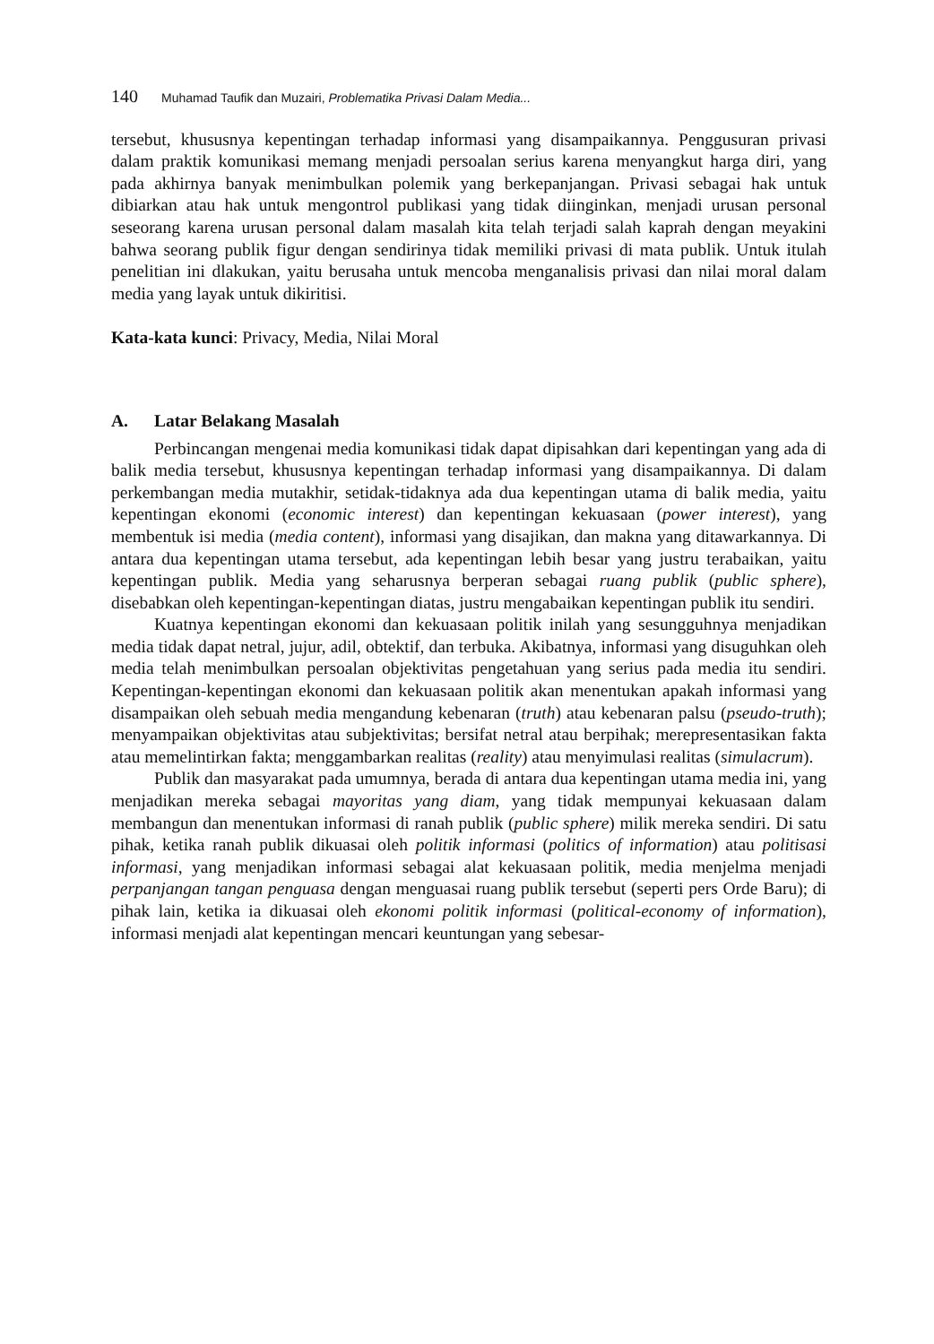140 Muhamad Taufik dan Muzairi, Problematika Privasi Dalam Media...
tersebut, khususnya kepentingan terhadap informasi yang disampaikannya. Penggusuran privasi dalam praktik komunikasi memang menjadi persoalan serius karena menyangkut harga diri, yang pada akhirnya banyak menimbulkan polemik yang berkepanjangan. Privasi sebagai hak untuk dibiarkan atau hak untuk mengontrol publikasi yang tidak diinginkan, menjadi urusan personal seseorang karena urusan personal dalam masalah kita telah terjadi salah kaprah dengan meyakini bahwa seorang publik figur dengan sendirinya tidak memiliki privasi di mata publik. Untuk itulah penelitian ini dlakukan, yaitu berusaha untuk mencoba menganalisis privasi dan nilai moral dalam media yang layak untuk dikiritisi.
Kata-kata kunci: Privacy, Media, Nilai Moral
A. Latar Belakang Masalah
Perbincangan mengenai media komunikasi tidak dapat dipisahkan dari kepentingan yang ada di balik media tersebut, khususnya kepentingan terhadap informasi yang disampaikannya. Di dalam perkembangan media mutakhir, setidak-tidaknya ada dua kepentingan utama di balik media, yaitu kepentingan ekonomi (economic interest) dan kepentingan kekuasaan (power interest), yang membentuk isi media (media content), informasi yang disajikan, dan makna yang ditawarkannya. Di antara dua kepentingan utama tersebut, ada kepentingan lebih besar yang justru terabaikan, yaitu kepentingan publik. Media yang seharusnya berperan sebagai ruang publik (public sphere), disebabkan oleh kepentingan-kepentingan diatas, justru mengabaikan kepentingan publik itu sendiri.
Kuatnya kepentingan ekonomi dan kekuasaan politik inilah yang sesungguhnya menjadikan media tidak dapat netral, jujur, adil, obtektif, dan terbuka. Akibatnya, informasi yang disuguhkan oleh media telah menimbulkan persoalan objektivitas pengetahuan yang serius pada media itu sendiri. Kepentingan-kepentingan ekonomi dan kekuasaan politik akan menentukan apakah informasi yang disampaikan oleh sebuah media mengandung kebenaran (truth) atau kebenaran palsu (pseudo-truth); menyampaikan objektivitas atau subjektivitas; bersifat netral atau berpihak; merepresentasikan fakta atau memelintirkan fakta; menggambarkan realitas (reality) atau menyimulasi realitas (simulacrum).
Publik dan masyarakat pada umumnya, berada di antara dua kepentingan utama media ini, yang menjadikan mereka sebagai mayoritas yang diam, yang tidak mempunyai kekuasaan dalam membangun dan menentukan informasi di ranah publik (public sphere) milik mereka sendiri. Di satu pihak, ketika ranah publik dikuasai oleh politik informasi (politics of information) atau politisasi informasi, yang menjadikan informasi sebagai alat kekuasaan politik, media menjelma menjadi perpanjangan tangan penguasa dengan menguasai ruang publik tersebut (seperti pers Orde Baru); di pihak lain, ketika ia dikuasai oleh ekonomi politik informasi (political-economy of information), informasi menjadi alat kepentingan mencari keuntungan yang sebesar-